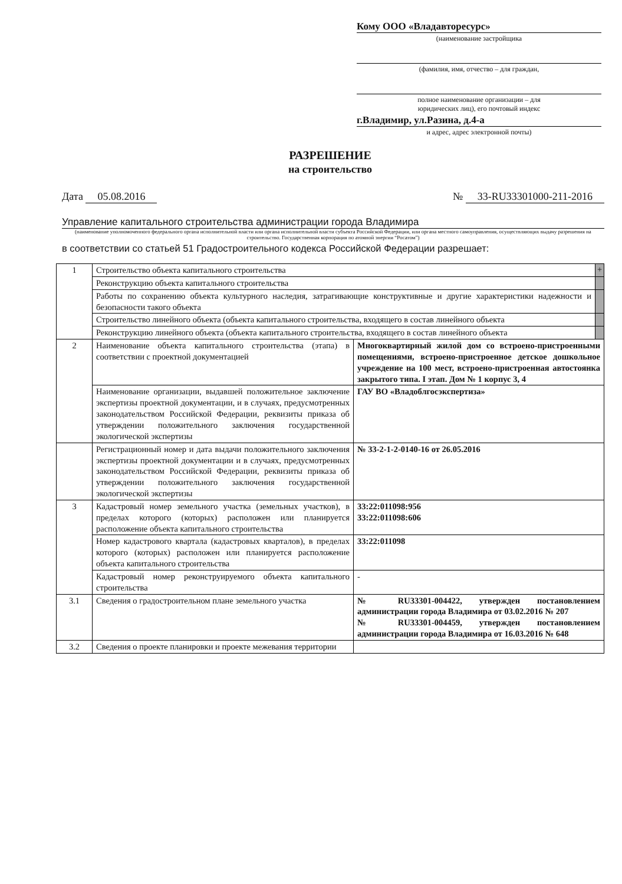Кому ООО «Владавторесурс»
(наименование застройщика
(фамилия, имя, отчество – для граждан,
полное наименование организации – для
юридических лиц), его почтовый индекс
г.Владимир, ул.Разина, д.4-а
и адрес, адрес электронной почты)
РАЗРЕШЕНИЕ
на строительство
Дата 05.08.2016 № 33-RU33301000-211-2016
Управление капитального строительства администрации города Владимира
(наименование уполномоченного федерального органа исполнительной власти или органа исполнительной власти субъекта Российской Федерации, или органа местного самоуправления, осуществляющих выдачу разрешения на строительство. Государственная корпорация по атомной энергии “Росатом”)
в соответствии со статьей 51 Градостроительного кодекса Российской Федерации разрешает:
| 1 | Строительство объекта капитального строительства | | + |
| | Реконструкцию объекта капитального строительства | | |
| | Работы по сохранению объекта культурного наследия, затрагивающие конструктивные и другие характеристики надежности и безопасности такого объекта | | |
| | Строительство линейного объекта (объекта капитального строительства, входящего в состав линейного объекта | | |
| | Реконструкцию линейного объекта (объекта капитального строительства, входящего в состав линейного объекта | | |
| 2 | Наименование объекта капитального строительства (этапа) в соответствии с проектной документацией | Многоквартирный жилой дом со встроено-пристроенными помещениями, встроено-пристроенное детское дошкольное учреждение на 100 мест, встроено-пристроенная автостоянка закрытого типа. I этап. Дом № 1 корпус 3, 4 | |
| | Наименование организации, выдавшей положительное заключение экспертизы проектной документации, и в случаях, предусмотренных законодательством Российской Федерации, реквизиты приказа об утверждении положительного заключения государственной экологической экспертизы | ГАУ ВО «Владоблгосэкспертиза» | |
| | Регистрационный номер и дата выдачи положительного заключения экспертизы проектной документации и в случаях, предусмотренных законодательством Российской Федерации, реквизиты приказа об утверждении положительного заключения государственной экологической экспертизы | № 33-2-1-2-0140-16 от 26.05.2016 | |
| 3 | Кадастровый номер земельного участка (земельных участков), в пределах которого (которых) расположен или планируется расположение объекта капитального строительства | 33:22:011098:956 33:22:011098:606 | |
| | Номер кадастрового квартала (кадастровых кварталов), в пределах которого (которых) расположен или планируется расположение объекта капитального строительства | 33:22:011098 | |
| | Кадастровый номер реконструируемого объекта капитального строительства | - | |
| 3.1 | Сведения о градостроительном плане земельного участка | № RU33301-004422, утвержден постановлением администрации города Владимира от 03.02.2016 № 207 № RU33301-004459, утвержден постановлением администрации города Владимира от 16.03.2016 № 648 | |
| 3.2 | Сведения о проекте планировки и проекте межевания территории | | |